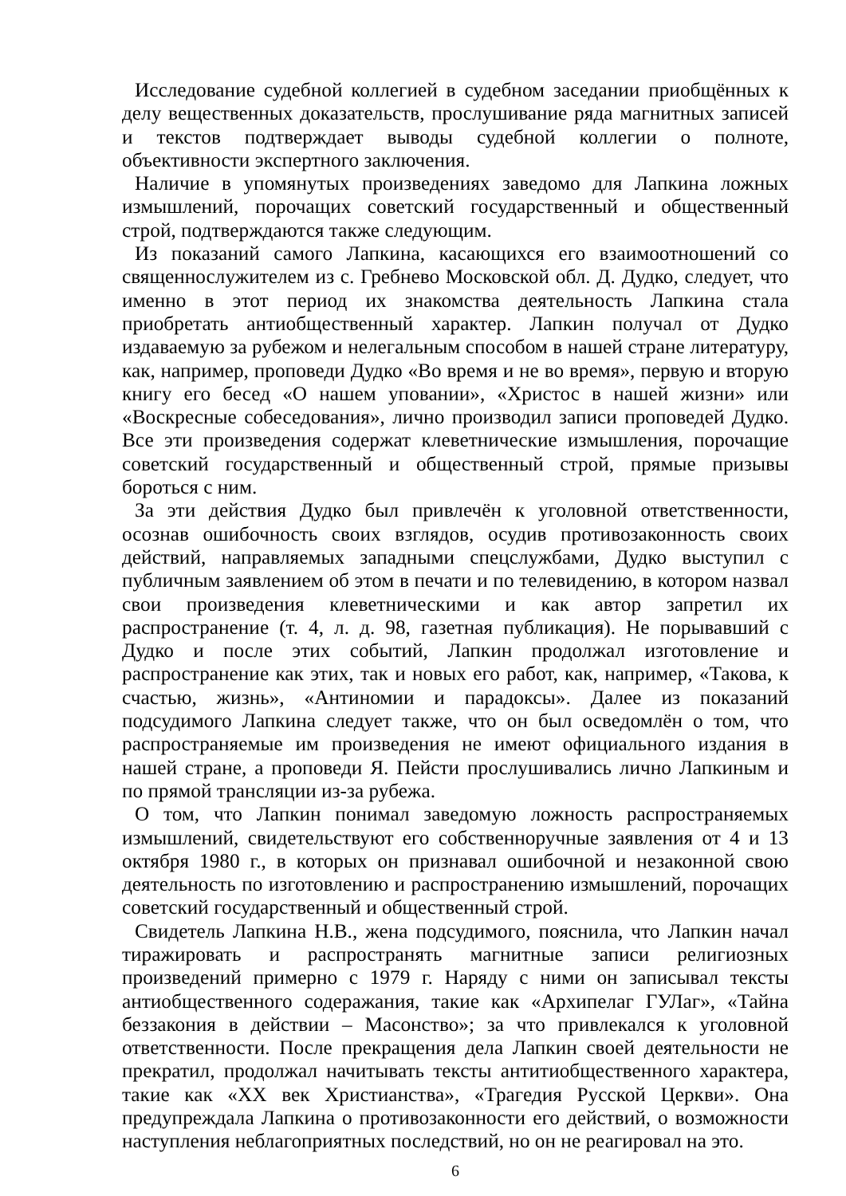Исследование судебной коллегией в судебном заседании приобщённых к делу вещественных доказательств, прослушивание ряда магнитных записей и текстов подтверждает выводы судебной коллегии о полноте, объективности экспертного заключения.
Наличие в упомянутых произведениях заведомо для Лапкина ложных измышлений, порочащих советский государственный и общественный строй, подтверждаются также следующим.
Из показаний самого Лапкина, касающихся его взаимоотношений со священнослужителем из с. Гребнево Московской обл. Д. Дудко, следует, что именно в этот период их знакомства деятельность Лапкина стала приобретать антиобщественный характер. Лапкин получал от Дудко издаваемую за рубежом и нелегальным способом в нашей стране литературу, как, например, проповеди Дудко «Во время и не во время», первую и вторую книгу его бесед «О нашем уповании», «Христос в нашей жизни» или «Воскресные собеседования», лично производил записи проповедей Дудко. Все эти произведения содержат клеветнические измышления, порочащие советский государственный и общественный строй, прямые призывы бороться с ним.
За эти действия Дудко был привлечён к уголовной ответственности, осознав ошибочность своих взглядов, осудив противозаконность своих действий, направляемых западными спецслужбами, Дудко выступил с публичным заявлением об этом в печати и по телевидению, в котором назвал свои произведения клеветническими и как автор запретил их распространение (т. 4, л. д. 98, газетная публикация). Не порывавший с Дудко и после этих событий, Лапкин продолжал изготовление и распространение как этих, так и новых его работ, как, например, «Такова, к счастью, жизнь», «Антиномии и парадоксы». Далее из показаний подсудимого Лапкина следует также, что он был осведомлён о том, что распространяемые им произведения не имеют официального издания в нашей стране, а проповеди Я. Пейсти прослушивались лично Лапкиным и по прямой трансляции из-за рубежа.
О том, что Лапкин понимал заведомую ложность распространяемых измышлений, свидетельствуют его собственноручные заявления от 4 и 13 октября 1980 г., в которых он признавал ошибочной и незаконной свою деятельность по изготовлению и распространению измышлений, порочащих советский государственный и общественный строй.
Свидетель Лапкина Н.В., жена подсудимого, пояснила, что Лапкин начал тиражировать и распространять магнитные записи религиозных произведений примерно с 1979 г. Наряду с ними он записывал тексты антиобщественного содеражания, такие как «Архипелаг ГУЛаг», «Тайна беззакония в действии – Масонство»; за что привлекался к уголовной ответственности. После прекращения дела Лапкин своей деятельности не прекратил, продолжал начитывать тексты антитиобщественного характера, такие как «XX век Христианства», «Трагедия Русской Церкви». Она предупреждала Лапкина о противозаконности его действий, о возможности наступления неблагоприятных последствий, но он не реагировал на это.
6